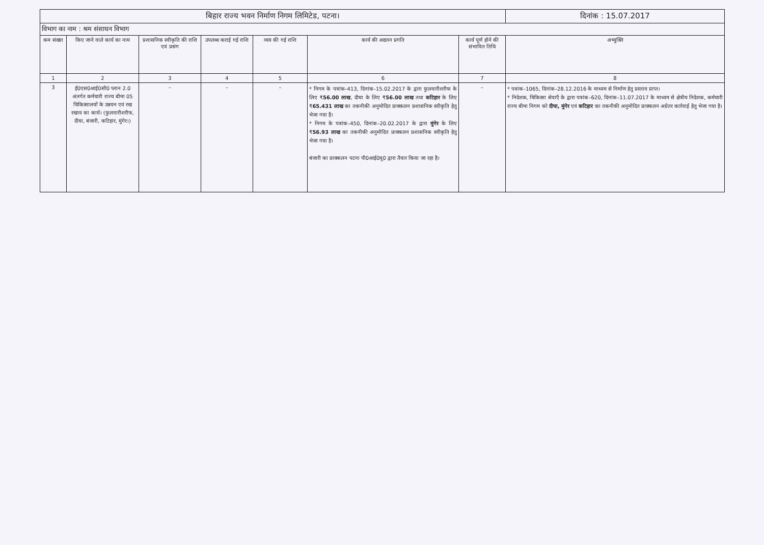| बिहार राज्य भवन निर्माण निगम लिमिटेड, पटना। | | | | | | | दिनांक : 15.07.2017 |
| विभाग का नाम : श्रम संसाधन विभाग | | | | | | | |
| कम संख्या | किए जाने वाले कार्य का नाम | प्रशासनिक स्वीकृति की राशि एवं प्रसंग | उपलब्ध कराई गई राशि | व्यय की गई राशि | कार्य की अद्यतन प्रगति | कार्य पूर्ण होने की संभावित तिथि | अभ्युक्ति |
| 1 | 2 | 3 | 4 | 5 | 6 | 7 | 8 |
| 3 | ई0एस0आई0सी0 प्लान 2.0 अंतर्गत कर्मचारी राज्य बीमा 05 चिकित्सालयों के उन्नयन एवं रख रखाव का कार्य। (फुलवारीशरीफ, दीघा, बंजारी, कटिहार, मुंगेर।) | – | – | – | * निगम के पत्रांक–413, दिनांक–15.02.2017 के द्वारा फुलवारीशरीफ के लिए ₹ 56.00 लाख , दीघा के लिए ₹ 56.00 लाख तथा कटिहार के लिए ₹ 65.431 लाख का तकनीकी अनुमोदित प्राक्कलन प्रशासनिक स्वीकृति हेतु भेजा गया है। * निगम के पत्रांक–450, दिनांक–20.02.2017 के द्वारा मुंगेर के लिए ₹ 56.93 लाख का तकनीकी अनुमोदित प्राक्कलन प्रशासनिक स्वीकृति हेतु भेजा गया है। बंजारी का प्राक्कलन पटना पी0आई0यू0 द्वारा तैयार किया जा रहा है। | – | * पत्रांक–1065, दिनांक–28.12.2016 के माध्यम से निर्माण हेतु प्रस्ताव प्राप्त। * निदेशक, चिकित्सा सेवाएँ के द्वारा पत्रांक–620, दिनांक–11.07.2017 के माध्यम से क्षेत्रीय निदेशक, कर्मचारी राज्य बीमा निगम को दीघा, मुंगेर एवं कटिहार का तकनीकी अनुमोदित प्राक्कलन अग्रेतर कार्रवाई हेतु भेजा गया है। |